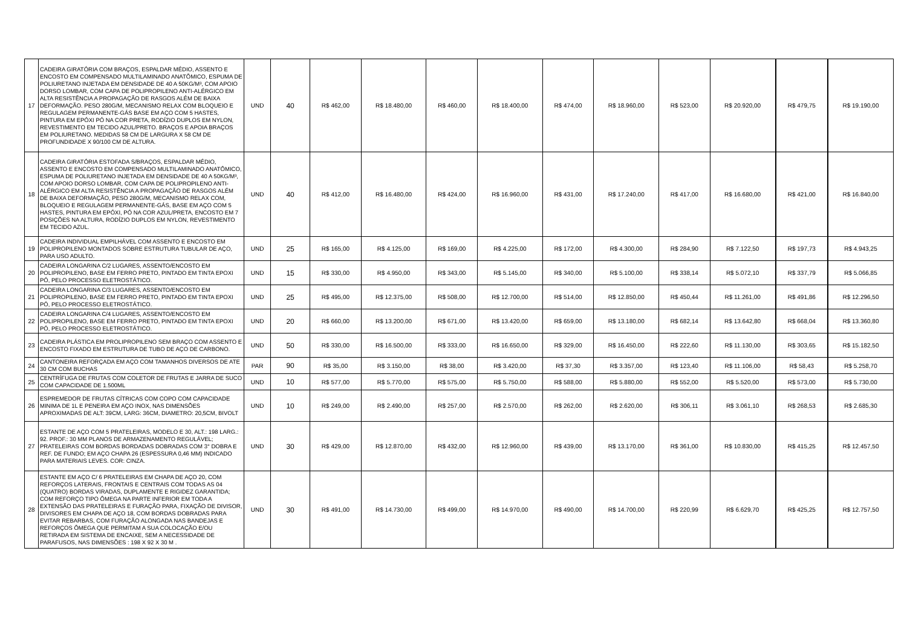| 17 | CADEIRA GIRATÓRIA COM BRAÇOS, ESPALDAR MÉDIO, ASSENTO E ENCOSTO EM COMPENSADO MULTILAMINADO ANATÔMICO, ESPUMA DE POLIURETANO INJETADA EM DENSIDADE DE 40 A 50KG/M³, COM APOIO DORSO LOMBAR, COM CAPA DE POLIPROPILENO ANTI-ALÉRGICO EM ALTA RESISTÊNCIA A PROPAGAÇÃO DE RASGOS ALÉM DE BAIXA DEFORMAÇÃO. PESO 280G/M, MECANISMO RELAX COM BLOQUEIO E REGULAGEM PERMANENTE-GÁS BASE EM AÇO COM 5 HASTES, PINTURA EM EPÓXI PÓ NA COR PRETA, RODÍZIO DUPLOS EM NYLON, REVESTIMENTO EM TECIDO AZUL/PRETO. BRAÇOS E APOIA BRAÇOS EM POLIURETANO. MEDIDAS 58 CM DE LARGURA X 58 CM DE PROFUNDIDADE X 90/100 CM DE ALTURA. | UND | 40 | R$ 462,00 | R$ 18.480,00 | R$ 460,00 | R$ 18.400,00 | R$ 474,00 | R$ 18.960,00 | R$ 523,00 | R$ 20.920,00 | R$ 479,75 | R$ 19.190,00 |
| 18 | CADEIRA GIRATÓRIA ESTOFADA S/BRAÇOS, ESPALDAR MÉDIO, ASSENTO E ENCOSTO EM COMPENSADO MULTILAMINADO ANATÔMICO, ESPUMA DE POLIURETANO INJETADA EM DENSIDADE DE 40 A 50KG/M³, COM APOIO DORSO LOMBAR, COM CAPA DE POLIPROPILENO ANTI-ALÉRGICO EM ALTA RESISTÊNCIA A PROPAGAÇÃO DE RASGOS ALÉM DE BAIXA DEFORMAÇÃO, PESO 280G/M, MECANISMO RELAX COM, BLOQUEIO E REGULAGEM PERMANENTE-GÁS, BASE EM AÇO COM 5 HASTES, PINTURA EM EPÓXI, PÓ NA COR AZUL/PRETA, ENCOSTO EM 7 POSIÇÕES NA ALTURA, RODÍZIO DUPLOS EM NYLON, REVESTIMENTO EM TECIDO AZUL. | UND | 40 | R$ 412,00 | R$ 16.480,00 | R$ 424,00 | R$ 16.960,00 | R$ 431,00 | R$ 17.240,00 | R$ 417,00 | R$ 16.680,00 | R$ 421,00 | R$ 16.840,00 |
| 19 | CADEIRA INDIVIDUAL EMPILHÁVEL COM ASSENTO E ENCOSTO EM POLIPROPILENO MONTADOS SOBRE ESTRUTURA TUBULAR DE AÇO, PARA USO ADULTO. | UND | 25 | R$ 165,00 | R$ 4.125,00 | R$ 169,00 | R$ 4.225,00 | R$ 172,00 | R$ 4.300,00 | R$ 284,90 | R$ 7.122,50 | R$ 197,73 | R$ 4.943,25 |
| 20 | CADEIRA LONGARINA C/2 LUGARES, ASSENTO/ENCOSTO EM POLIPROPILENO, BASE EM FERRO PRETO, PINTADO EM TINTA EPOXI PÓ, PELO PROCESSO ELETROSTÁTICO. | UND | 15 | R$ 330,00 | R$ 4.950,00 | R$ 343,00 | R$ 5.145,00 | R$ 340,00 | R$ 5.100,00 | R$ 338,14 | R$ 5.072,10 | R$ 337,79 | R$ 5.066,85 |
| 21 | CADEIRA LONGARINA C/3 LUGARES, ASSENTO/ENCOSTO EM POLIPROPILENO, BASE EM FERRO PRETO, PINTADO EM TINTA EPOXI PÓ, PELO PROCESSO ELETROSTÁTICO. | UND | 25 | R$ 495,00 | R$ 12.375,00 | R$ 508,00 | R$ 12.700,00 | R$ 514,00 | R$ 12.850,00 | R$ 450,44 | R$ 11.261,00 | R$ 491,86 | R$ 12.296,50 |
| 22 | CADEIRA LONGARINA C/4 LUGARES, ASSENTO/ENCOSTO EM POLIPROPILENO, BASE EM FERRO PRETO, PINTADO EM TINTA EPOXI PÓ, PELO PROCESSO ELETROSTÁTICO. | UND | 20 | R$ 660,00 | R$ 13.200,00 | R$ 671,00 | R$ 13.420,00 | R$ 659,00 | R$ 13.180,00 | R$ 682,14 | R$ 13.642,80 | R$ 668,04 | R$ 13.360,80 |
| 23 | CADEIRA PLÁSTICA EM PROLIPROPILENO SEM BRAÇO COM ASSENTO E ENCOSTO FIXADO EM ESTRUTURA DE TUBO DE AÇO DE CARBONO. | UND | 50 | R$ 330,00 | R$ 16.500,00 | R$ 333,00 | R$ 16.650,00 | R$ 329,00 | R$ 16.450,00 | R$ 222,60 | R$ 11.130,00 | R$ 303,65 | R$ 15.182,50 |
| 24 | CANTONEIRA REFORÇADA EM AÇO COM TAMANHOS DIVERSOS DE ATE 30 CM COM BUCHAS | PAR | 90 | R$ 35,00 | R$ 3.150,00 | R$ 38,00 | R$ 3.420,00 | R$ 37,30 | R$ 3.357,00 | R$ 123,40 | R$ 11.106,00 | R$ 58,43 | R$ 5.258,70 |
| 25 | CENTRÍFUGA DE FRUTAS COM COLETOR DE FRUTAS E JARRA DE SUCO COM CAPACIDADE DE 1.500ML | UND | 10 | R$ 577,00 | R$ 5.770,00 | R$ 575,00 | R$ 5.750,00 | R$ 588,00 | R$ 5.880,00 | R$ 552,00 | R$ 5.520,00 | R$ 573,00 | R$ 5.730,00 |
| 26 | ESPREMEDOR DE FRUTAS CÍTRICAS COM COPO COM CAPACIDADE MINIMA DE 1L E PENEIRA EM AÇO INOX, NAS DIMENSÕES APROXIMADAS DE ALT: 39CM, LARG: 36CM, DIAMETRO: 20,5CM, BIVOLT | UND | 10 | R$ 249,00 | R$ 2.490,00 | R$ 257,00 | R$ 2.570,00 | R$ 262,00 | R$ 2.620,00 | R$ 306,11 | R$ 3.061,10 | R$ 268,53 | R$ 2.685,30 |
| 27 | ESTANTE DE AÇO COM 5 PRATELEIRAS, MODELO E 30, ALT.: 198 LARG.: 92. PROF.: 30 MM PLANOS DE ARMAZENAMENTO REGULÁVEL; PRATELEIRAS COM BORDAS BORDADAS DOBRADAS COM 3° DOBRA E REF. DE FUNDO; EM AÇO CHAPA 26 (ESPESSURA 0,46 MM) INDICADO PARA MATERIAIS LEVES. COR: CINZA. | UND | 30 | R$ 429,00 | R$ 12.870,00 | R$ 432,00 | R$ 12.960,00 | R$ 439,00 | R$ 13.170,00 | R$ 361,00 | R$ 10.830,00 | R$ 415,25 | R$ 12.457,50 |
| 28 | ESTANTE EM AÇO C/ 6 PRATELEIRAS EM CHAPA DE AÇO 20, COM REFORÇOS LATERAIS, FRONTAIS E CENTRAIS COM TODAS AS 04 (QUATRO) BORDAS VIRADAS, DUPLAMENTE E RIGIDEZ GARANTIDA; COM REFORÇO TIPO ÔMEGA NA PARTE INFERIOR EM TODA A EXTENSÃO DAS PRATELEIRAS E FURAÇÃO PARA, FIXAÇÃO DE DIVISOR, DIVISORES EM CHAPA DE AÇO 18, COM BORDAS DOBRADAS PARA EVITAR REBARBAS, COM FURAÇÃO ALONGADA NAS BANDEJAS E REFORÇOS ÔMEGA QUE PERMITAM A SUA COLOCAÇÃO E/OU RETIRADA EM SISTEMA DE ENCAIXE, SEM A NECESSIDADE DE PARAFUSOS, NAS DIMENSÕES : 198 X 92 X 30 M . | UND | 30 | R$ 491,00 | R$ 14.730,00 | R$ 499,00 | R$ 14.970,00 | R$ 490,00 | R$ 14.700,00 | R$ 220,99 | R$ 6.629,70 | R$ 425,25 | R$ 12.757,50 |